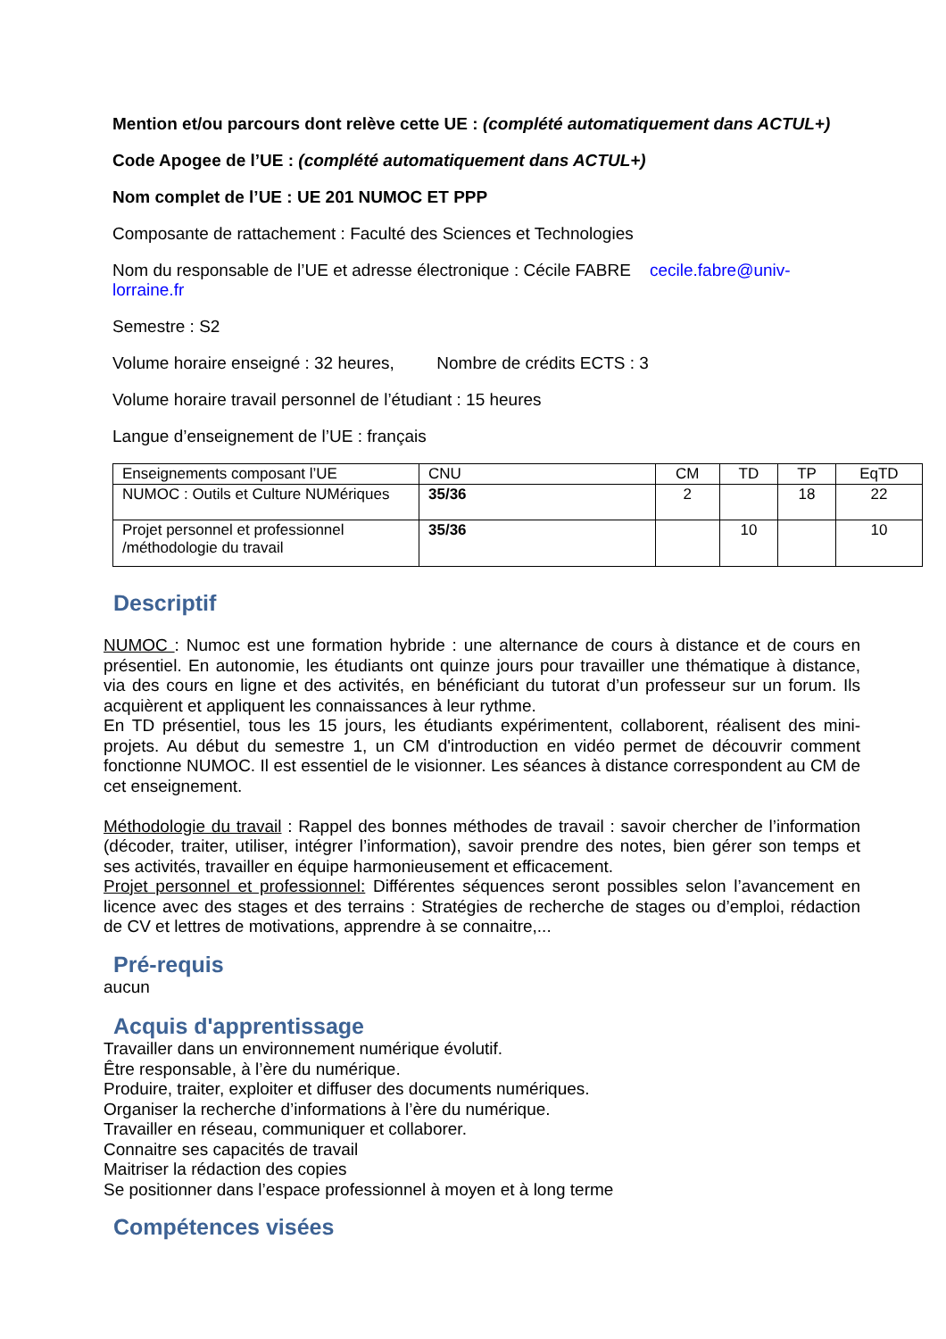Mention et/ou parcours dont relève cette UE : (complété automatiquement dans ACTUL+)
Code Apogee de l’UE : (complété automatiquement dans ACTUL+)
Nom complet de l’UE : UE 201 NUMOC ET PPP
Composante de rattachement : Faculté des Sciences et Technologies
Nom du responsable de l’UE et adresse électronique : Cécile FABRE cecile.fabre@univ-lorraine.fr
Semestre : S2
Volume horaire enseigné : 32 heures, Nombre de crédits ECTS : 3
Volume horaire travail personnel de l’étudiant : 15 heures
Langue d’enseignement de l’UE : français
| Enseignements composant l’UE | CNU | CM | TD | TP | EqTD |
| NUMOC : Outils et Culture NUMériques | 35/36 | 2 | | 18 | 22 |
| Projet personnel et professionnel /méthodologie du travail | 35/36 | | 10 | | 10 |
Descriptif
NUMOC : Numoc est une formation hybride : une alternance de cours à distance et de cours en présentiel. En autonomie, les étudiants ont quinze jours pour travailler une thématique à distance, via des cours en ligne et des activités, en bénéficiant du tutorat d’un professeur sur un forum. Ils acquièrent et appliquent les connaissances à leur rythme.
En TD présentiel, tous les 15 jours, les étudiants expérimentent, collaborent, réalisent des mini-projets. Au début du semestre 1, un CM d'introduction en vidéo permet de découvrir comment fonctionne NUMOC. Il est essentiel de le visionner. Les séances à distance correspondent au CM de cet enseignement.
Méthodologie du travail : Rappel des bonnes méthodes de travail : savoir chercher de l’information (décoder, traiter, utiliser, intégrer l’information), savoir prendre des notes, bien gérer son temps et ses activités, travailler en équipe harmonieusement et efficacement.
Projet personnel et professionnel: Différentes séquences seront possibles selon l’avancement en licence avec des stages et des terrains : Stratégies de recherche de stages ou d’emploi, rédaction de CV et lettres de motivations, apprendre à se connaitre,...
Pré-requis
aucun
Acquis d'apprentissage
Travailler dans un environnement numérique évolutif.
Être responsable, à l’ère du numérique.
Produire, traiter, exploiter et diffuser des documents numériques.
Organiser la recherche d’informations à l’ère du numérique.
Travailler en réseau, communiquer et collaborer.
Connaitre ses capacités de travail
Maitriser la rédaction des copies
Se positionner dans l’espace professionnel à moyen et à long terme
Compétences visées